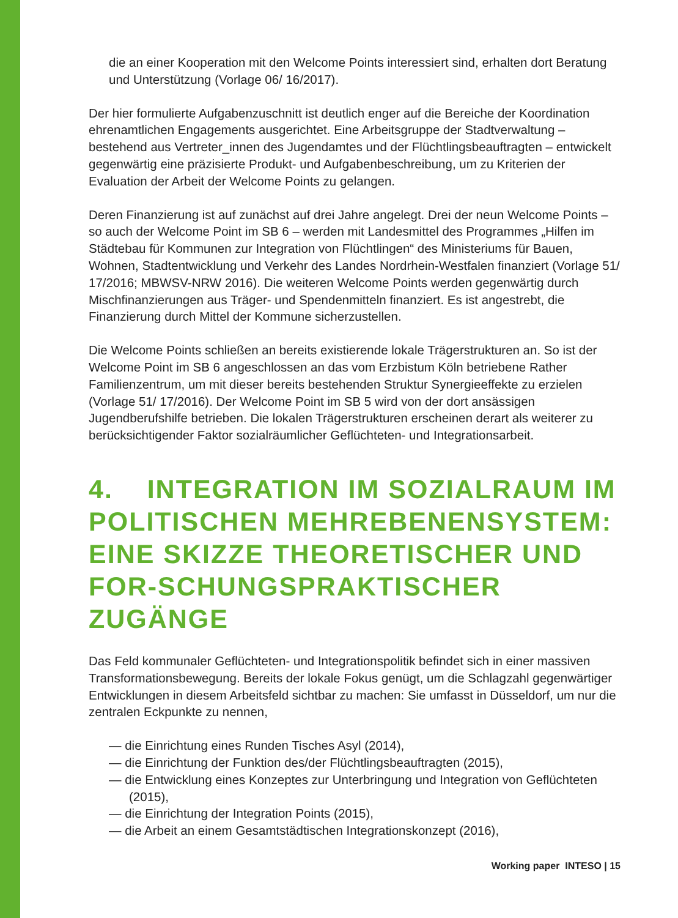die an einer Kooperation mit den Welcome Points interessiert sind, erhalten dort Beratung und Unterstützung (Vorlage 06/ 16/2017).
Der hier formulierte Aufgabenzuschnitt ist deutlich enger auf die Bereiche der Koordination ehrenamtlichen Engagements ausgerichtet. Eine Arbeitsgruppe der Stadtverwaltung – bestehend aus Vertreter_innen des Jugendamtes und der Flüchtlingsbeauftragten – entwickelt gegenwärtig eine präzisierte Produkt- und Aufgabenbeschreibung, um zu Kriterien der Evaluation der Arbeit der Welcome Points zu gelangen.
Deren Finanzierung ist auf zunächst auf drei Jahre angelegt. Drei der neun Welcome Points – so auch der Welcome Point im SB 6 – werden mit Landesmittel des Programmes „Hilfen im Städtebau für Kommunen zur Integration von Flüchtlingen“ des Ministeriums für Bauen, Wohnen, Stadtentwicklung und Verkehr des Landes Nordrhein-Westfalen finanziert (Vorlage 51/ 17/2016; MBWSV-NRW 2016). Die weiteren Welcome Points werden gegenwärtig durch Mischfinanzierungen aus Träger- und Spendenmitteln finanziert. Es ist angestrebt, die Finanzierung durch Mittel der Kommune sicherzustellen.
Die Welcome Points schließen an bereits existierende lokale Trägerstrukturen an. So ist der Welcome Point im SB 6 angeschlossen an das vom Erzbistum Köln betriebene Rather Familienzentrum, um mit dieser bereits bestehenden Struktur Synergieeffekte zu erzielen (Vorlage 51/ 17/2016). Der Welcome Point im SB 5 wird von der dort ansässigen Jugendberufshilfe betrieben. Die lokalen Trägerstrukturen erscheinen derart als weiterer zu berücksichtigender Faktor sozialräumlicher Geflüchteten- und Integrationsarbeit.
4. INTEGRATION IM SOZIALRAUM IM POLITISCHEN MEHREBENENSYSTEM: EINE SKIZZE THEORETISCHER UND FOR-SCHUNGSPRAKTISCHER ZUGÄNGE
Das Feld kommunaler Geflüchteten- und Integrationspolitik befindet sich in einer massiven Transformationsbewegung. Bereits der lokale Fokus genügt, um die Schlagzahl gegenwärtiger Entwicklungen in diesem Arbeitsfeld sichtbar zu machen: Sie umfasst in Düsseldorf, um nur die zentralen Eckpunkte zu nennen,
— die Einrichtung eines Runden Tisches Asyl (2014),
— die Einrichtung der Funktion des/der Flüchtlingsbeauftragten (2015),
— die Entwicklung eines Konzeptes zur Unterbringung und Integration von Geflüchteten (2015),
— die Einrichtung der Integration Points (2015),
— die Arbeit an einem Gesamtstädtischen Integrationskonzept (2016),
Working paper INTESO | 15